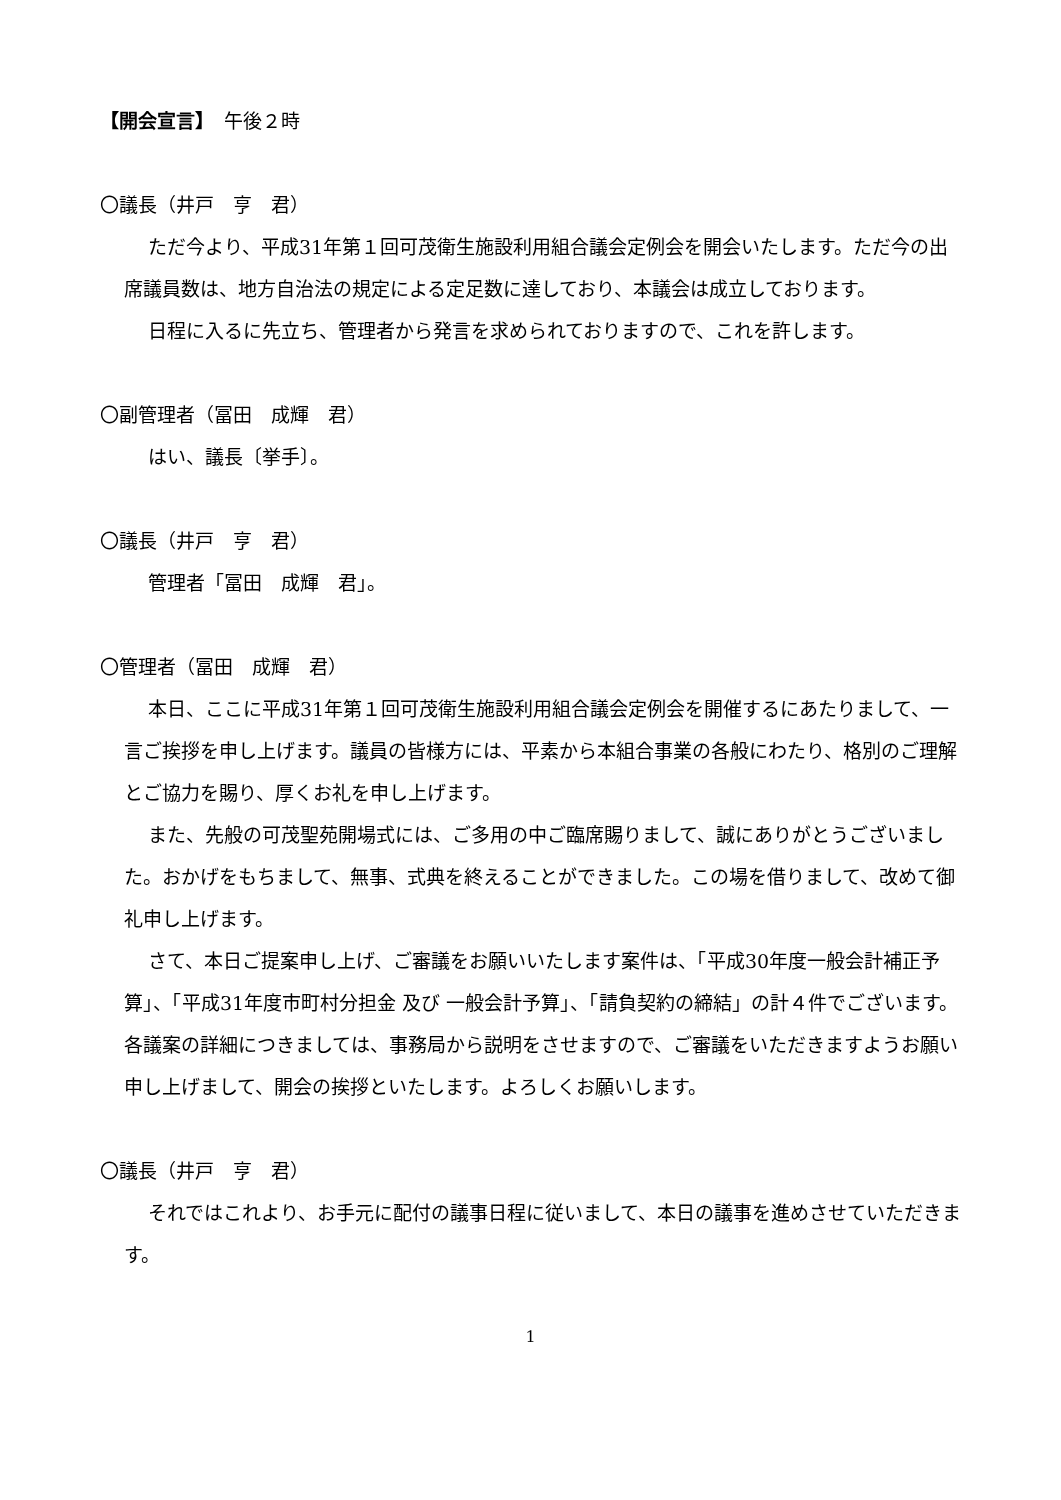【開会宣言】　午後２時
〇議長（井戸　亨　君）
ただ今より、平成31年第１回可茂衛生施設利用組合議会定例会を開会いたします。ただ今の出席議員数は、地方自治法の規定による定足数に達しており、本議会は成立しております。
日程に入るに先立ち、管理者から発言を求められておりますので、これを許します。
〇副管理者（冨田　成輝　君）
はい、議長〔挙手〕。
〇議長（井戸　亨　君）
管理者「冨田　成輝　君」。
〇管理者（冨田　成輝　君）
本日、ここに平成31年第１回可茂衛生施設利用組合議会定例会を開催するにあたりまして、一言ご挨拶を申し上げます。議員の皆様方には、平素から本組合事業の各般にわたり、格別のご理解とご協力を賜り、厚くお礼を申し上げます。
また、先般の可茂聖苑開場式には、ご多用の中ご臨席賜りまして、誠にありがとうございました。おかげをもちまして、無事、式典を終えることができました。この場を借りまして、改めて御礼申し上げます。
さて、本日ご提案申し上げ、ご審議をお願いいたします案件は、「平成30年度一般会計補正予算」、「平成31年度市町村分担金 及び 一般会計予算」、「請負契約の締結」の計４件でございます。各議案の詳細につきましては、事務局から説明をさせますので、ご審議をいただきますようお願い申し上げまして、開会の挨拶といたします。よろしくお願いします。
〇議長（井戸　亨　君）
それではこれより、お手元に配付の議事日程に従いまして、本日の議事を進めさせていただきます。
1